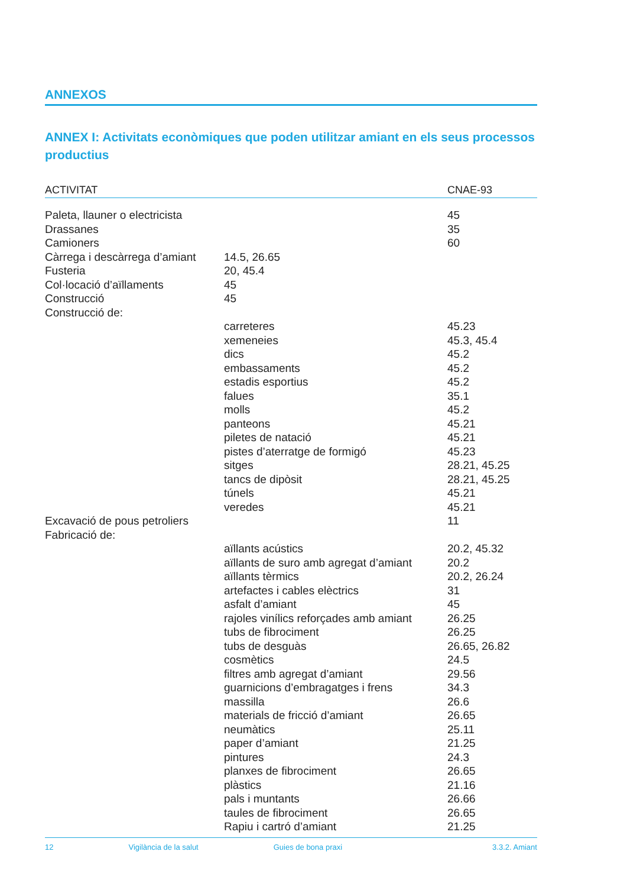ANNEXOS
ANNEX I: Activitats econòmiques que poden utilitzar amiant en els seus processos productius
| ACTIVITAT | | CNAE-93 |
| --- | --- | --- |
| Paleta, llauner o electricista | | 45 |
| Drassanes | | 35 |
| Camioners | | 60 |
| Càrrega i descàrrega d’amiant | 14.5, 26.65 | |
| Fusteria | 20, 45.4 | |
| Col·locació d’aïllaments | 45 | |
| Construcció | 45 | |
| Construcció de: | | |
| | carreteres | 45.23 |
| | xemeneies | 45.3, 45.4 |
| | dics | 45.2 |
| | embassaments | 45.2 |
| | estadis esportius | 45.2 |
| | falues | 35.1 |
| | molls | 45.2 |
| | panteons | 45.21 |
| | piletes de natació | 45.21 |
| | pistes d’aterratge de formigó | 45.23 |
| | sitges | 28.21, 45.25 |
| | tancs de dipòsit | 28.21, 45.25 |
| | túnels | 45.21 |
| | veredes | 45.21 |
| Excavació de pous petroliers | | 11 |
| Fabricació de: | | |
| | aïllants acústics | 20.2, 45.32 |
| | aïllants de suro amb agregat d’amiant | 20.2 |
| | aïllants tèrmics | 20.2, 26.24 |
| | artefactes i cables elèctrics | 31 |
| | asfalt d’amiant | 45 |
| | rajoles vinílics reforçades amb amiant | 26.25 |
| | tubs de fibrociment | 26.25 |
| | tubs de desguàs | 26.65, 26.82 |
| | cosmètics | 24.5 |
| | filtres amb agregat d’amiant | 29.56 |
| | guarnicions d’embragatges i frens | 34.3 |
| | massilla | 26.6 |
| | materials de fricció d’amiant | 26.65 |
| | neumàtics | 25.11 |
| | paper d’amiant | 21.25 |
| | pintures | 24.3 |
| | planxes de fibrociment | 26.65 |
| | plàstics | 21.16 |
| | pals i muntants | 26.66 |
| | taules de fibrociment | 26.65 |
| | Rapiu i cartró d’amiant | 21.25 |
12 Vigilància de la salut Guies de bona praxi 3.3.2. Amiant